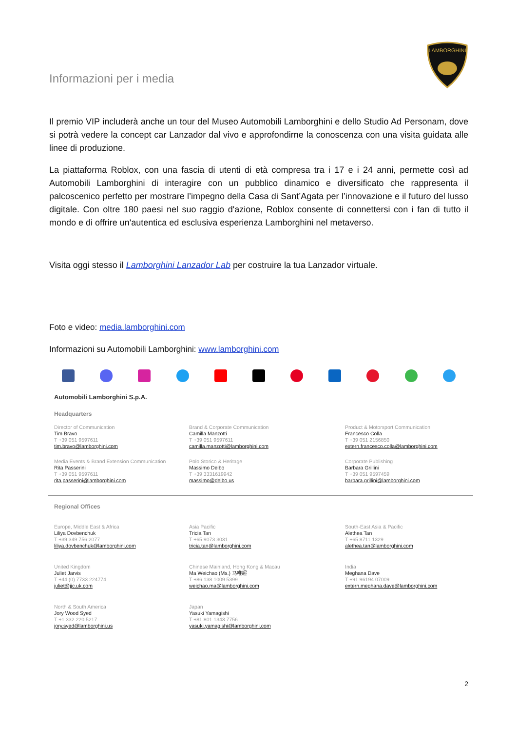Informazioni per i media
LAMBORGHINI
Il premio VIP includerà anche un tour del Museo Automobili Lamborghini e dello Studio Ad Personam, dove si potrà vedere la concept car Lanzador dal vivo e approfondirne la conoscenza con una visita guidata alle linee di produzione.
La piattaforma Roblox, con una fascia di utenti di età compresa tra i 17 e i 24 anni, permette così ad Automobili Lamborghini di interagire con un pubblico dinamico e diversificato che rappresenta il palcoscenico perfetto per mostrare l’impegno della Casa di Sant’Agata per l’innovazione e il futuro del lusso digitale. Con oltre 180 paesi nel suo raggio d'azione, Roblox consente di connettersi con i fan di tutto il mondo e di offrire un'autentica ed esclusiva esperienza Lamborghini nel metaverso.
Visita oggi stesso il Lamborghini Lanzador Lab per costruire la tua Lanzador virtuale.
Foto e video: media.lamborghini.com
Informazioni su Automobili Lamborghini: www.lamborghini.com
Automobili Lamborghini S.p.A.
Headquarters
Director of Communication
Tim Bravo
T +39 051 9597611
tim.bravo@lamborghini.com
Brand & Corporate Communication
Camilla Manzotti
T +39 051 9597611
camilla.manzotti@lamborghini.com
Product & Motorsport Communication
Francesco Colla
T +39 051 2156850
extern.francesco.colla@lamborghini.com
Media Events & Brand Extension Communication
Rita Passerini
T +39 051 9597611
rita.passerini@lamborghini.com
Polo Storico & Heritage
Massimo Delbo
T +39 3331619942
massimo@delbo.us
Corporate Publishing
Barbara Grillini
T +39 051 9597459
barbara.grillini@lamborghini.com
Regional Offices
Europe, Middle East & Africa
Liliya Dovbenchuk
T +39 349 756 2077
liliya.dovbenchuk@lamborghini.com
Asia Pacific
Tricia Tan
T +65 9073 3031
tricia.tan@lamborghini.com
South-East Asia & Pacific
Alethea Tan
T +65 8711 1329
alethea.tan@lamborghini.com
United Kingdom
Juliet Jarvis
T +44 (0) 7733 224774
juliet@jjc.uk.com
Chinese Mainland, Hong Kong & Macau
Ma Weichao (Ms.) 马唯超
T +86 138 1009 5399
weichao.ma@lamborghini.com
India
Meghana Dave
T +91 96194 07009
extern.meghana.dave@lamborghini.com
North & South America
Jory Wood Syed
T +1 332 220 5217
jory.syed@lamborghini.us
Japan
Yasuki Yamagishi
T +81 801 1343 7756
yasuki.yamagishi@lamborghini.com
2